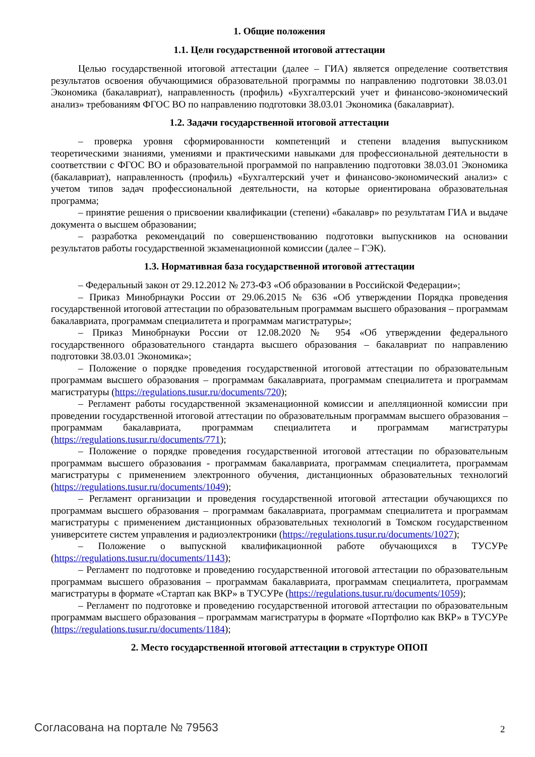1. Общие положения
1.1. Цели государственной итоговой аттестации
Целью государственной итоговой аттестации (далее – ГИА) является определение соответствия результатов освоения обучающимися образовательной программы по направлению подготовки 38.03.01 Экономика (бакалавриат), направленность (профиль) «Бухгалтерский учет и финансово-экономический анализ» требованиям ФГОС ВО по направлению подготовки 38.03.01 Экономика (бакалавриат).
1.2. Задачи государственной итоговой аттестации
– проверка уровня сформированности компетенций и степени владения выпускником теоретическими знаниями, умениями и практическими навыками для профессиональной деятельности в соответствии с ФГОС ВО и образовательной программой по направлению подготовки 38.03.01 Экономика (бакалавриат), направленность (профиль) «Бухгалтерский учет и финансово-экономический анализ» с учетом типов задач профессиональной деятельности, на которые ориентирована образовательная программа;
– принятие решения о присвоении квалификации (степени) «бакалавр» по результатам ГИА и выдаче документа о высшем образовании;
– разработка рекомендаций по совершенствованию подготовки выпускников на основании результатов работы государственной экзаменационной комиссии (далее – ГЭК).
1.3. Нормативная база государственной итоговой аттестации
– Федеральный закон от 29.12.2012 № 273-ФЗ «Об образовании в Российской Федерации»;
– Приказ Минобрнауки России от 29.06.2015 № 636 «Об утверждении Порядка проведения государственной итоговой аттестации по образовательным программам высшего образования – программам бакалавриата, программам специалитета и программам магистратуры»;
– Приказ Минобрнауки России от 12.08.2020 № 954 «Об утверждении федерального государственного образовательного стандарта высшего образования – бакалавриат по направлению подготовки 38.03.01 Экономика»;
– Положение о порядке проведения государственной итоговой аттестации по образовательным программам высшего образования – программам бакалавриата, программам специалитета и программам магистратуры (https://regulations.tusur.ru/documents/720);
– Регламент работы государственной экзаменационной комиссии и апелляционной комиссии при проведении государственной итоговой аттестации по образовательным программам высшего образования – программам бакалавриата, программам специалитета и программам магистратуры (https://regulations.tusur.ru/documents/771);
– Положение о порядке проведения государственной итоговой аттестации по образовательным программам высшего образования - программам бакалавриата, программам специалитета, программам магистратуры с применением электронного обучения, дистанционных образовательных технологий (https://regulations.tusur.ru/documents/1049);
– Регламент организации и проведения государственной итоговой аттестации обучающихся по программам высшего образования – программам бакалавриата, программам специалитета и программам магистратуры с применением дистанционных образовательных технологий в Томском государственном университете систем управления и радиоэлектроники (https://regulations.tusur.ru/documents/1027);
– Положение о выпускной квалификационной работе обучающихся в ТУСУРе (https://regulations.tusur.ru/documents/1143);
– Регламент по подготовке и проведению государственной итоговой аттестации по образовательным программам высшего образования – программам бакалавриата, программам специалитета, программам магистратуры в формате «Стартап как ВКР» в ТУСУРе (https://regulations.tusur.ru/documents/1059);
– Регламент по подготовке и проведению государственной итоговой аттестации по образовательным программам высшего образования – программам магистратуры в формате «Портфолио как ВКР» в ТУСУРе (https://regulations.tusur.ru/documents/1184);
2. Место государственной итоговой аттестации в структуре ОПОП
Согласована на портале № 79563 2